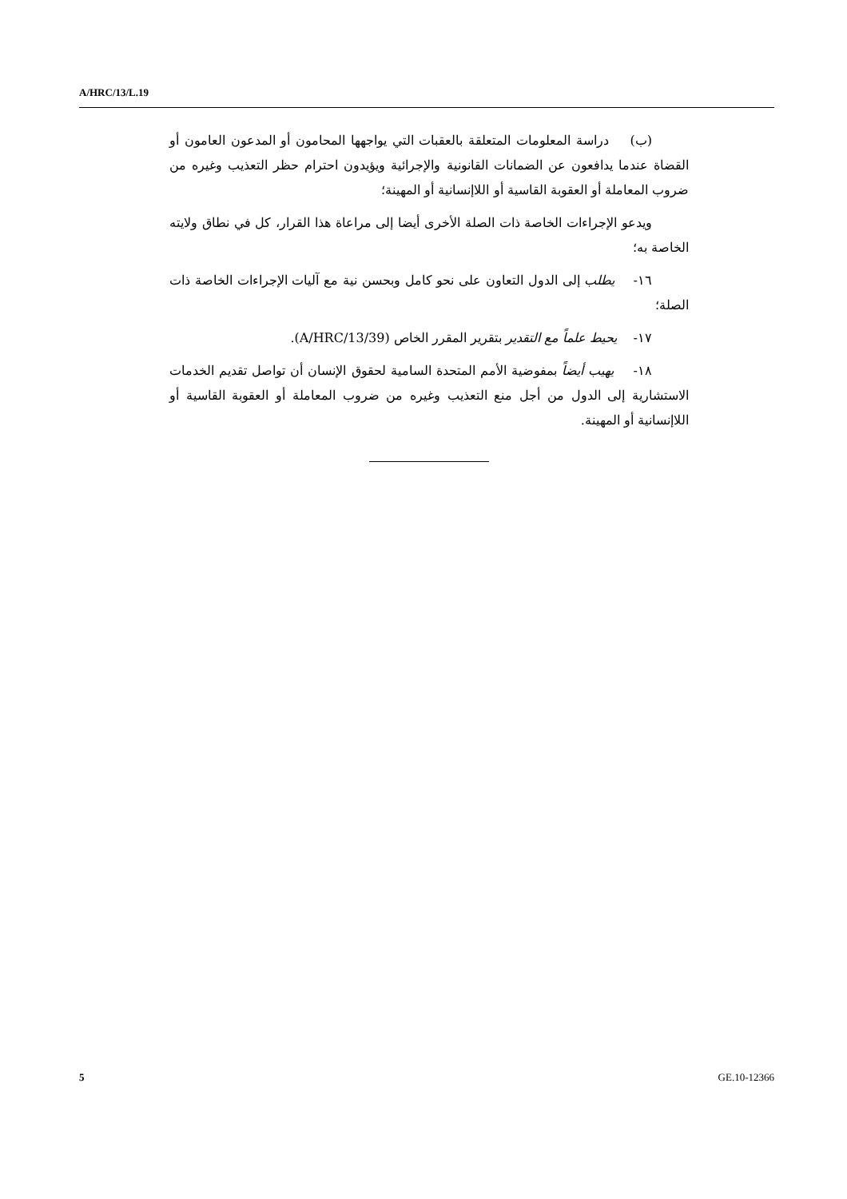A/HRC/13/L.19
(ب) دراسة المعلومات المتعلقة بالعقبات التي يواجهها المحامون أو المدعون العامون أو القضاة عندما يدافعون عن الضمانات القانونية والإجرائية ويؤيدون احترام حظر التعذيب وغيره من ضروب المعاملة أو العقوبة القاسية أو اللاإنسانية أو المهينة؛
ويدعو الإجراءات الخاصة ذات الصلة الأخرى أيضا إلى مراعاة هذا القرار، كل في نطاق ولايته الخاصة به؛
١٦- يطلب إلى الدول التعاون على نحو كامل وبحسن نية مع آليات الإجراءات الخاصة ذات الصلة؛
١٧- يحيط علماً مع التقدير بتقرير المقرر الخاص (A/HRC/13/39).
١٨- يهيب أيضاً بمفوضية الأمم المتحدة السامية لحقوق الإنسان أن تواصل تقديم الخدمات الاستشارية إلى الدول من أجل منع التعذيب وغيره من ضروب المعاملة أو العقوبة القاسية أو اللاإنسانية أو المهينة.
5 GE.10-12366